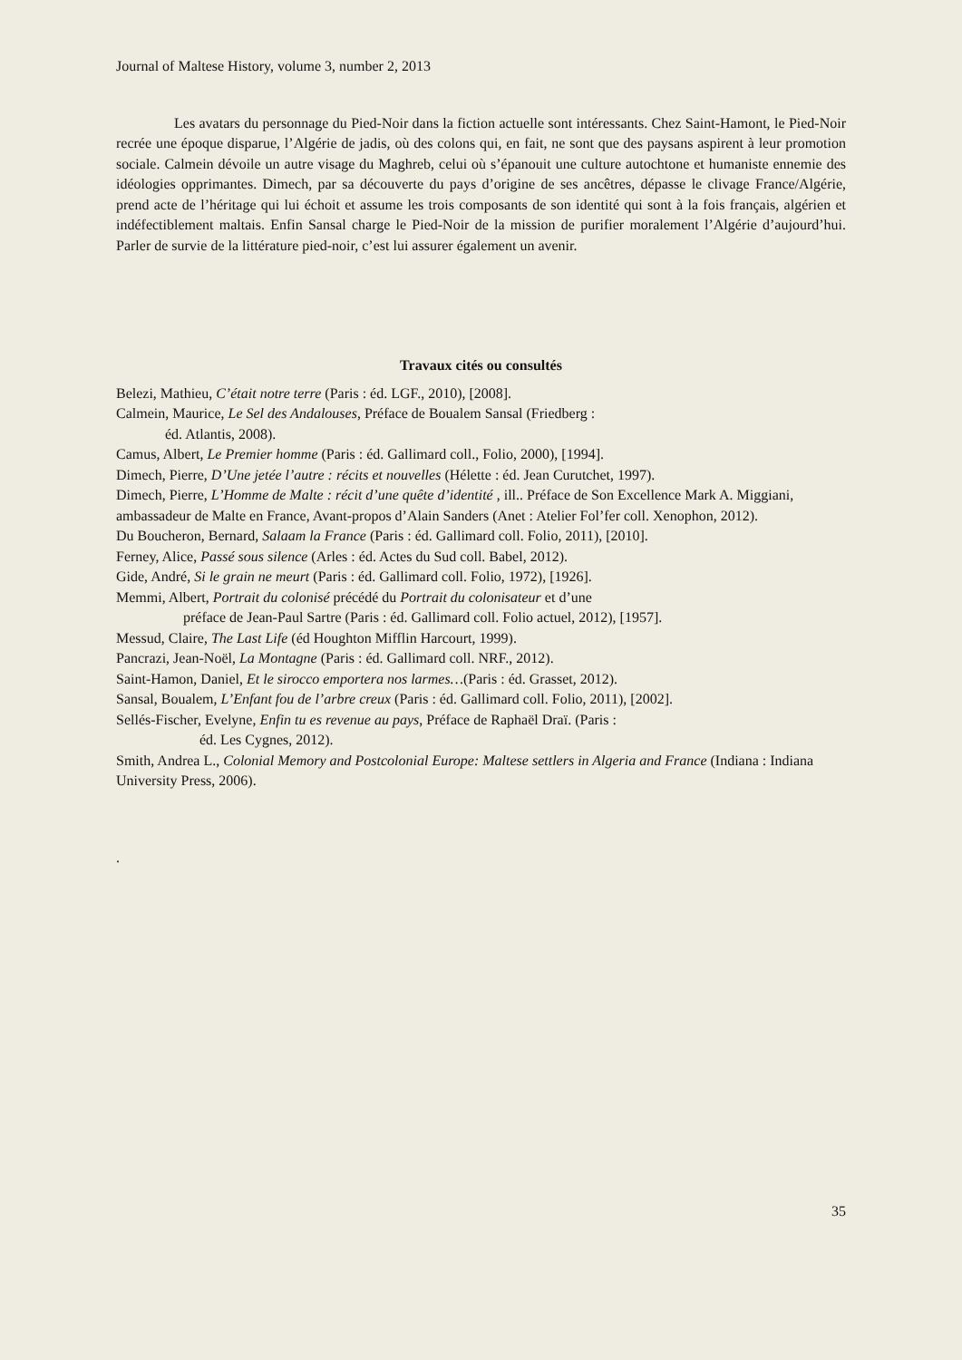Journal of Maltese History, volume 3, number 2, 2013
Les avatars du personnage du Pied-Noir dans la fiction actuelle sont intéressants. Chez Saint-Hamont, le Pied-Noir recrée une époque disparue, l’Algérie de jadis, où des colons qui, en fait, ne sont que des paysans aspirent à leur promotion sociale. Calmein dévoile un autre visage du Maghreb, celui où s’épanouit une culture autochtone et humaniste ennemie des idéologies opprimantes. Dimech, par sa découverte du pays d’origine de ses ancêtres, dépasse le clivage France/Algérie, prend acte de l’héritage qui lui échoit et assume les trois composants de son identité qui sont à la fois français, algérien et indéfectiblement maltais. Enfin Sansal charge le Pied-Noir de la mission de purifier moralement l’Algérie d’aujourd’hui. Parler de survie de la littérature pied-noir, c’est lui assurer également un avenir.
Travaux cités ou consultés
Belezi, Mathieu, C’était notre terre (Paris : éd. LGF., 2010), [2008].
Calmein, Maurice, Le Sel des Andalouses, Préface de Boualem Sansal (Friedberg :
éd. Atlantis, 2008).
Camus, Albert, Le Premier homme (Paris : éd. Gallimard coll., Folio, 2000), [1994].
Dimech, Pierre, D’Une jetée l’autre : récits et nouvelles (Hélette : éd. Jean Curutchet, 1997).
Dimech, Pierre, L’Homme de Malte : récit d’une quête d’identité , ill.. Préface de Son Excellence Mark A. Miggiani, ambassadeur de Malte en France, Avant-propos d’Alain Sanders (Anet : Atelier Fol’fer coll. Xenophon, 2012).
Du Boucheron, Bernard, Salaam la France (Paris : éd. Gallimard coll. Folio, 2011), [2010].
Ferney, Alice, Passé sous silence (Arles : éd. Actes du Sud coll. Babel, 2012).
Gide, André, Si le grain ne meurt (Paris : éd. Gallimard coll. Folio, 1972), [1926].
Memmi, Albert, Portrait du colonisé précédé du Portrait du colonisateur et d’une
préface de Jean-Paul Sartre (Paris : éd. Gallimard coll. Folio actuel, 2012), [1957].
Messud, Claire, The Last Life (éd Houghton Mifflin Harcourt, 1999).
Pancrazi, Jean-Noël, La Montagne (Paris : éd. Gallimard coll. NRF., 2012).
Saint-Hamon, Daniel, Et le sirocco emportera nos larmes…(Paris : éd. Grasset, 2012).
Sansal, Boualem, L’Enfant fou de l’arbre creux (Paris : éd. Gallimard coll. Folio, 2011), [2002].
Sellés-Fischer, Evelyne, Enfin tu es revenue au pays, Préface de Raphaël Draï. (Paris :
éd. Les Cygnes, 2012).
Smith, Andrea L., Colonial Memory and Postcolonial Europe: Maltese settlers in Algeria and France (Indiana : Indiana University Press, 2006).
.
35